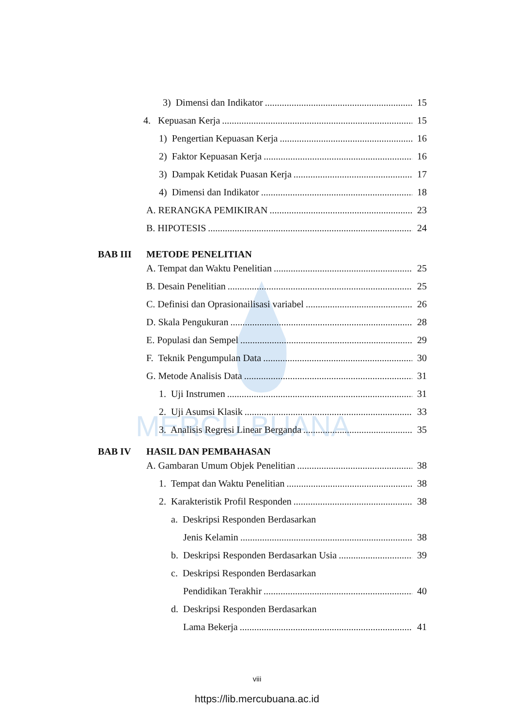MERCU BUANA
3) Dimensi dan Indikator 15
4. Kepuasan Kerja 15
1) Pengertian Kepuasan Kerja 16
2) Faktor Kepuasan Kerja 16
3) Dampak Ketidak Puasan Kerja 17
4) Dimensi dan Indikator 18
A. RERANGKA PEMIKIRAN 23
B. HIPOTESIS 24
BAB III METODE PENELITIAN
A. Tempat dan Waktu Penelitian 25
B. Desain Penelitian 25
C. Definisi dan Oprasionailisasi variabel 26
D. Skala Pengukuran 28
E. Populasi dan Sempel 29
F. Teknik Pengumpulan Data 30
G. Metode Analisis Data 31
1. Uji Instrumen 31
2. Uji Asumsi Klasik 33
3. Analisis Regresi Linear Berganda 35
BAB IV HASIL DAN PEMBAHASAN
A. Gambaran Umum Objek Penelitian 38
1. Tempat dan Waktu Penelitian 38
2. Karakteristik Profil Responden 38
a. Deskripsi Responden Berdasarkan
Jenis Kelamin 38
b. Deskripsi Responden Berdasarkan Usia 39
c. Deskripsi Responden Berdasarkan
Pendidikan Terakhir 40
d. Deskripsi Responden Berdasarkan
Lama Bekerja 41
viii
https://lib.mercubuana.ac.id